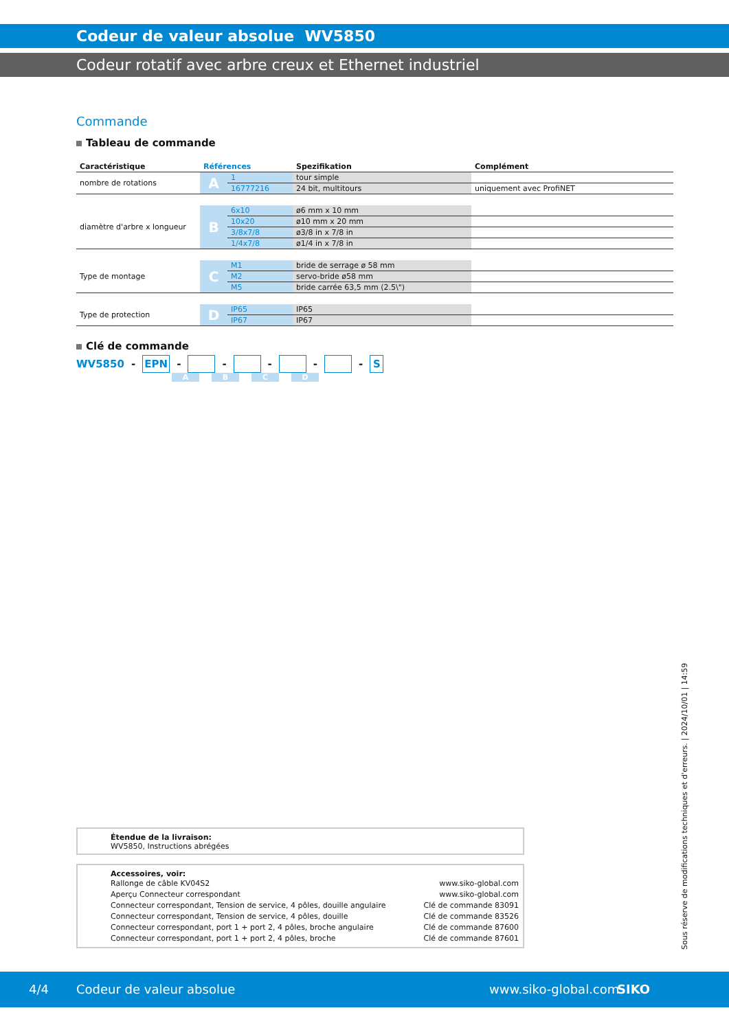Codeur de valeur absolue WV5850
Codeur rotatif avec arbre creux et Ethernet industriel
Commande
Tableau de commande
| Caractéristique | Références | | Spezifikation | Complément |
| --- | --- | --- | --- | --- |
| nombre de rotations | A | 1 | tour simple | |
| | | 16777216 | 24 bit, multitours | uniquement avec ProfiNET |
| diamètre d'arbre x longueur | B | 6x10 | ø6 mm x 10 mm | |
| | | 10x20 | ø10 mm x 20 mm | |
| | | 3/8x7/8 | ø3/8 in x 7/8 in | |
| | | 1/4x7/8 | ø1/4 in x 7/8 in | |
| Type de montage | C | M1 | bride de serrage ø 58 mm | |
| | | M2 | servo-bride ø58 mm | |
| | | M5 | bride carrée 63,5 mm (2.5\") | |
| Type de protection | D | IP65 | IP65 | |
| | | IP67 | IP67 | |
Clé de commande
WV5850 - EPN - - - - - S
ABCD
Étendue de la livraison:
WV5850, Instructions abrégées
Accessoires, voir:
Rallonge de câble KV04S2 www.siko-global.com
Aperçu Connecteur correspondant www.siko-global.com
Connecteur correspondant, Tension de service, 4 pôles, douille angulaire Clé de commande 83091
Connecteur correspondant, Tension de service, 4 pôles, douille Clé de commande 83526
Connecteur correspondant, port 1 + port 2, 4 pôles, broche angulaire Clé de commande 87600
Connecteur correspondant, port 1 + port 2, 4 pôles, broche Clé de commande 87601
Sous réserve de modifications techniques et d'erreurs. | 2024/10/01 | 14:59
4/4 Codeur de valeur absolue www.siko-global.com SIKO